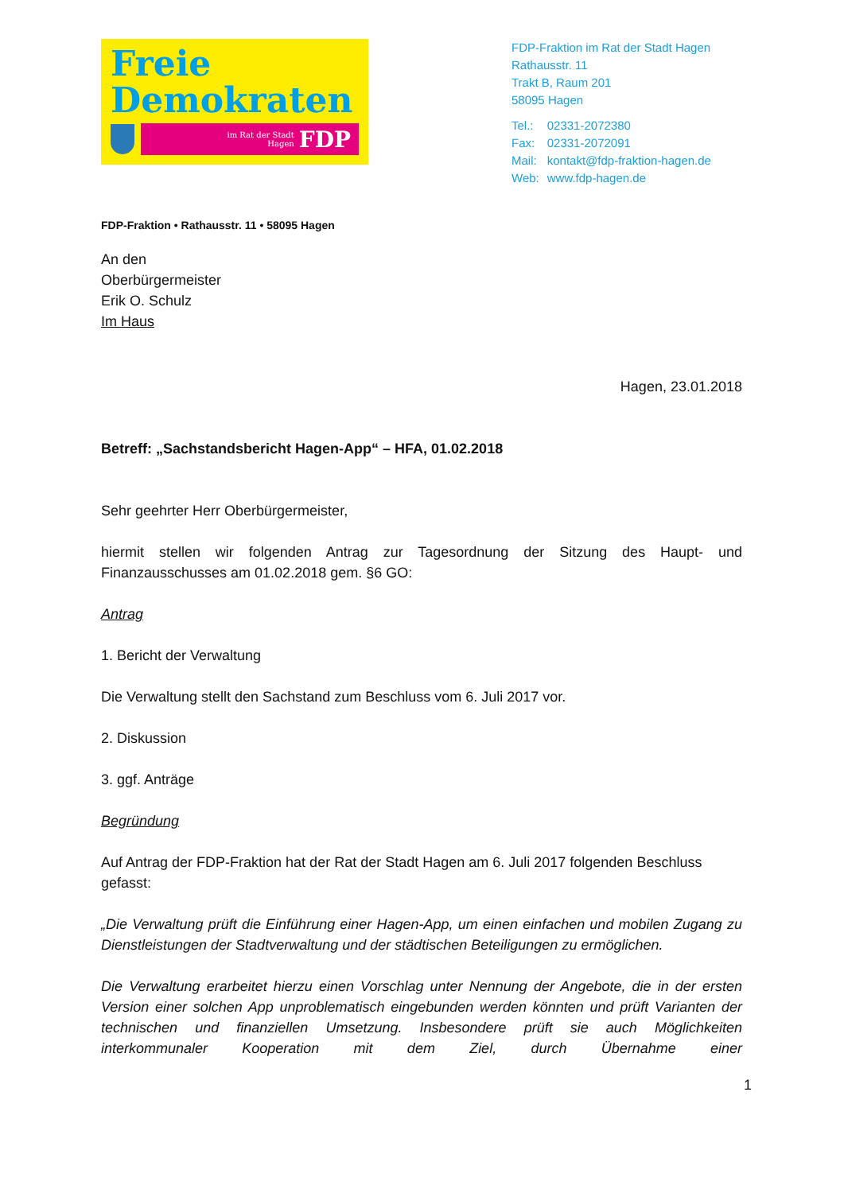Freie
Demokraten
im Rat der Stadt
Hagen FDP
FDP-Fraktion im Rat der Stadt Hagen
Rathausstr. 11
Trakt B, Raum 201
58095 Hagen
| Tel.: | 02331-2072380 |
| Fax: | 02331-2072091 |
| Mail: | kontakt@fdp-fraktion-hagen.de |
| Web: | www.fdp-hagen.de |
FDP-Fraktion • Rathausstr. 11 • 58095 Hagen
An den
Oberbürgermeister
Erik O. Schulz
Im Haus
Hagen, 23.01.2018
Betreff: „Sachstandsbericht Hagen-App“ – HFA, 01.02.2018
Sehr geehrter Herr Oberbürgermeister,
hiermit stellen wir folgenden Antrag zur Tagesordnung der Sitzung des Haupt- und Finanzausschusses am 01.02.2018 gem. §6 GO:
Antrag
1. Bericht der Verwaltung
Die Verwaltung stellt den Sachstand zum Beschluss vom 6. Juli 2017 vor.
2. Diskussion
3. ggf. Anträge
Begründung
Auf Antrag der FDP-Fraktion hat der Rat der Stadt Hagen am 6. Juli 2017 folgenden Beschluss gefasst:
„Die Verwaltung prüft die Einführung einer Hagen-App, um einen einfachen und mobilen Zugang zu Dienstleistungen der Stadtverwaltung und der städtischen Beteiligungen zu ermöglichen.
Die Verwaltung erarbeitet hierzu einen Vorschlag unter Nennung der Angebote, die in der ersten Version einer solchen App unproblematisch eingebunden werden könnten und prüft Varianten der technischen und finanziellen Umsetzung. Insbesondere prüft sie auch Möglichkeiten interkommunaler Kooperation mit dem Ziel, durch Übernahme einer
1